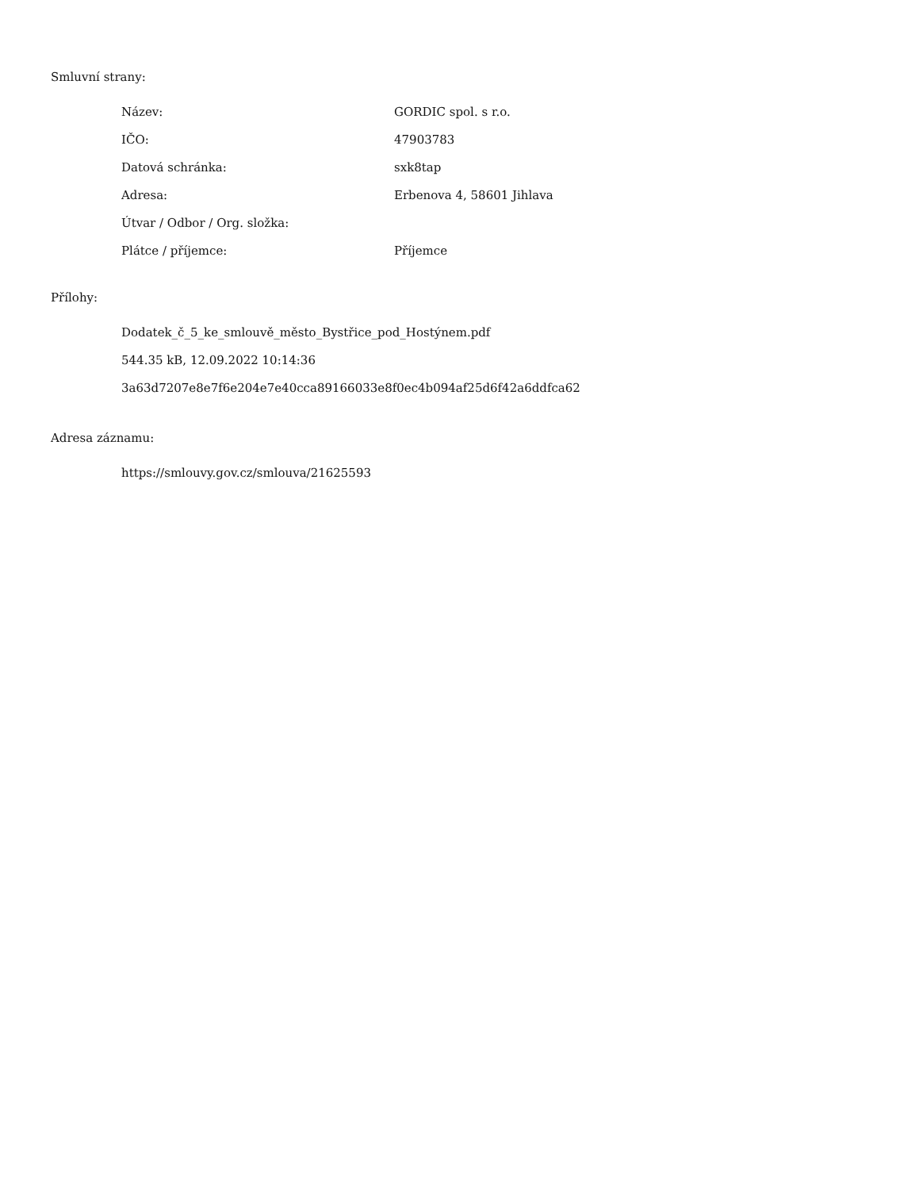Smluvní strany:
| Název: | GORDIC spol. s r.o. |
| IČO: | 47903783 |
| Datová schránka: | sxk8tap |
| Adresa: | Erbenova 4, 58601 Jihlava |
| Útvar / Odbor / Org. složka: | |
| Plátce / příjemce: | Příjemce |
Přílohy:
Dodatek_č_5_ke_smlouvě_město_Bystřice_pod_Hostýnem.pdf
544.35 kB, 12.09.2022 10:14:36
3a63d7207e8e7f6e204e7e40cca89166033e8f0ec4b094af25d6f42a6ddfca62
Adresa záznamu:
https://smlouvy.gov.cz/smlouva/21625593